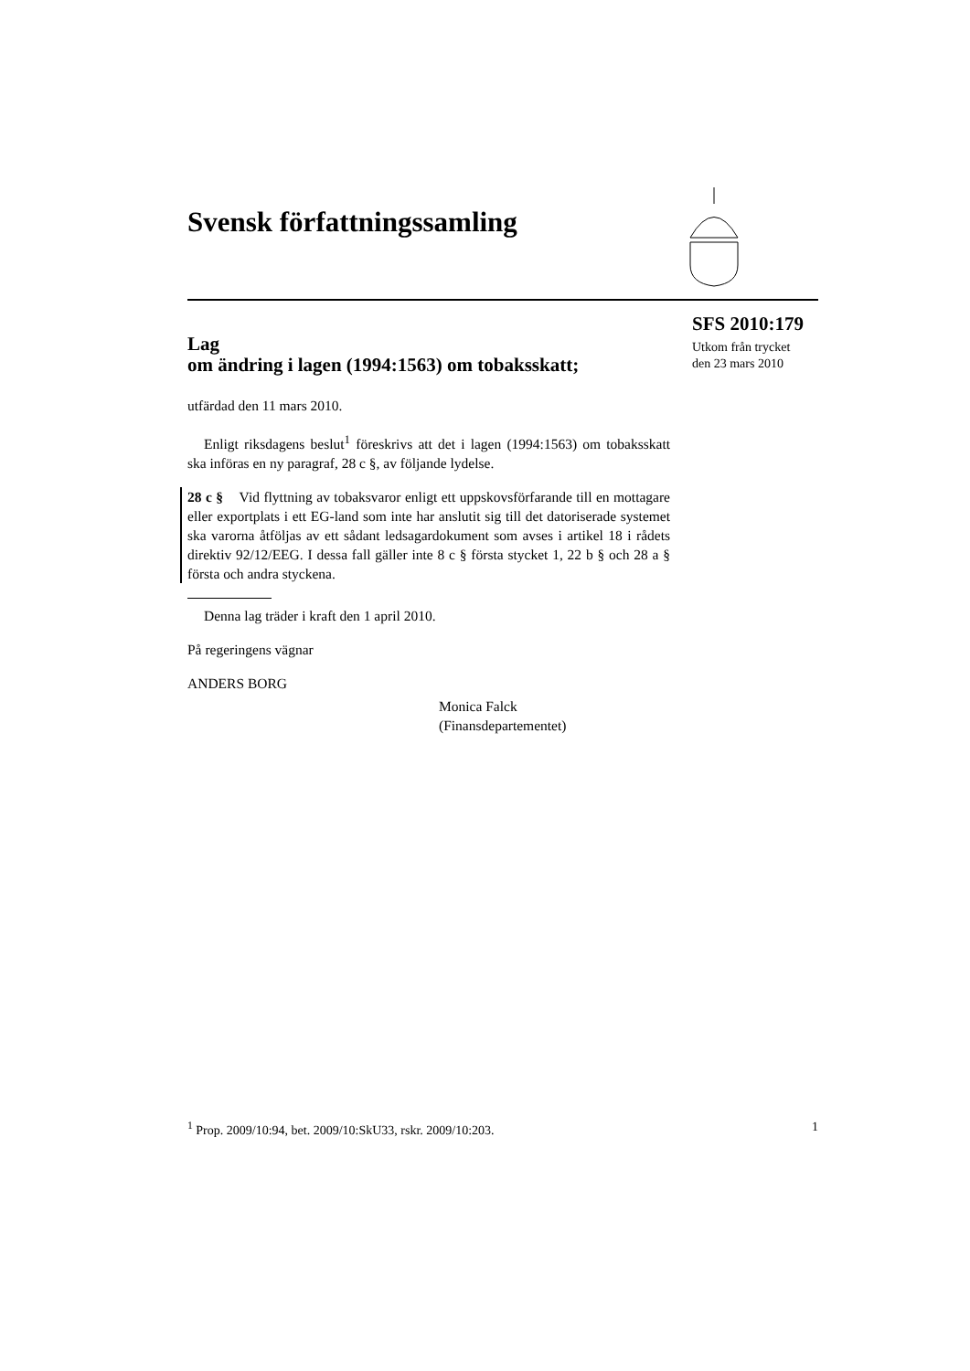Svensk författningssamling
SFS 2010:179
Utkom från trycket
den 23 mars 2010
Lag
om ändring i lagen (1994:1563) om tobaksskatt;
utfärdad den 11 mars 2010.
Enligt riksdagens beslut<sup>1</sup> föreskrivs att det i lagen (1994:1563) om tobaksskatt ska införas en ny paragraf, 28 c §, av följande lydelse.
28 c § Vid flyttning av tobaksvaror enligt ett uppskovsförfarande till en mottagare eller exportplats i ett EG-land som inte har anslutit sig till det datoriserade systemet ska varorna åtföljas av ett sådant ledsagardokument som avses i artikel 18 i rådets direktiv 92/12/EEG. I dessa fall gäller inte 8 c § första stycket 1, 22 b § och 28 a § första och andra styckena.
Denna lag träder i kraft den 1 april 2010.
På regeringens vägnar
ANDERS BORG
Monica Falck
(Finansdepartementet)
<sup>1</sup> Prop. 2009/10:94, bet. 2009/10:SkU33, rskr. 2009/10:203. 1